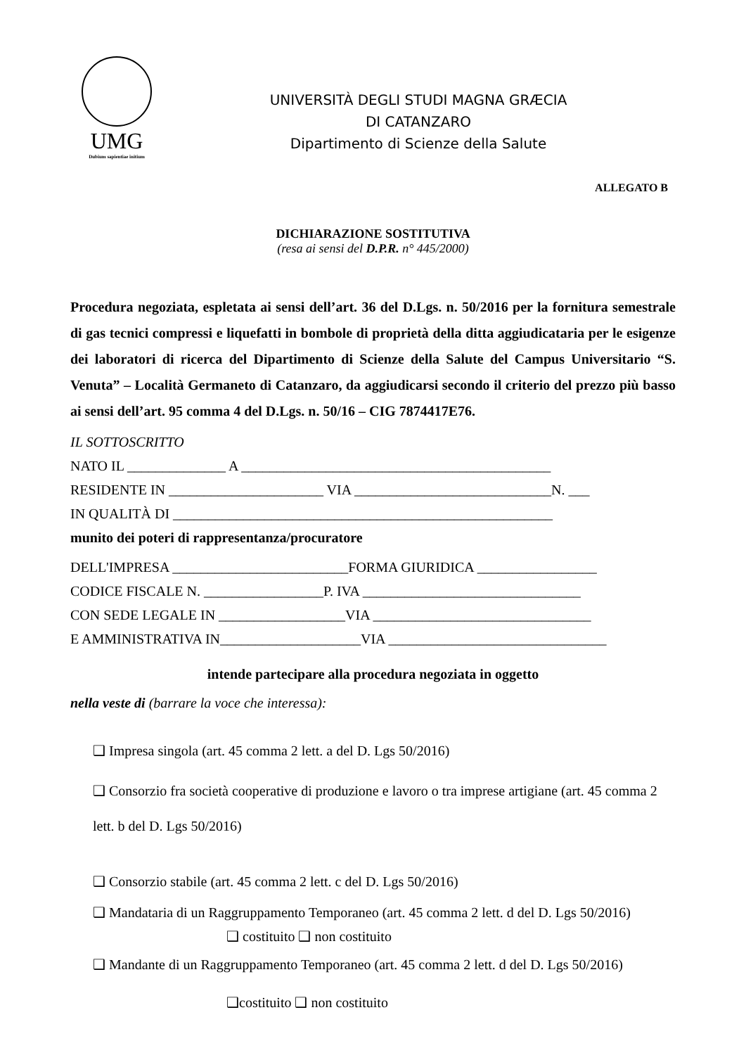UMG
Dubium sapientiae initium
UNIVERSITÀ DEGLI STUDI MAGNA GRÆCIA
DI CATANZARO
Dipartimento di Scienze della Salute
ALLEGATO B
DICHIARAZIONE SOSTITUTIVA
(resa ai sensi del D.P.R. n° 445/2000)
Procedura negoziata, espletata ai sensi dell’art. 36 del D.Lgs. n. 50/2016 per la fornitura semestrale di gas tecnici compressi e liquefatti in bombole di proprietà della ditta aggiudicataria per le esigenze dei laboratori di ricerca del Dipartimento di Scienze della Salute del Campus Universitario “S. Venuta” – Località Germaneto di Catanzaro, da aggiudicarsi secondo il criterio del prezzo più basso ai sensi dell’art. 95 comma 4 del D.Lgs. n. 50/16 – CIG 7874417E76.
IL SOTTOSCRITTO
NATO IL ______________ A ____________________________________________
RESIDENTE IN ______________________ VIA ____________________________N. ___
IN QUALITÀ DI ______________________________________________________
munito dei poteri di rappresentanza/procuratore
DELL'IMPRESA _________________________FORMA GIURIDICA _________________
CODICE FISCALE N. _________________P. IVA _______________________________
CON SEDE LEGALE IN __________________VIA _______________________________
E AMMINISTRATIVA IN____________________VIA _______________________________
intende partecipare alla procedura negoziata in oggetto
nella veste di (barrare la voce che interessa):
❑ Impresa singola (art. 45 comma 2 lett. a del D. Lgs 50/2016)
❑ Consorzio fra società cooperative di produzione e lavoro o tra imprese artigiane (art. 45 comma 2 lett. b del D. Lgs 50/2016)
❑ Consorzio stabile (art. 45 comma 2 lett. c del D. Lgs 50/2016)
❑ Mandataria di un Raggruppamento Temporaneo (art. 45 comma 2 lett. d del D. Lgs 50/2016)
❑ costituito ❑ non costituito
❑ Mandante di un Raggruppamento Temporaneo (art. 45 comma 2 lett. d del D. Lgs 50/2016)
❑costituito ❑ non costituito